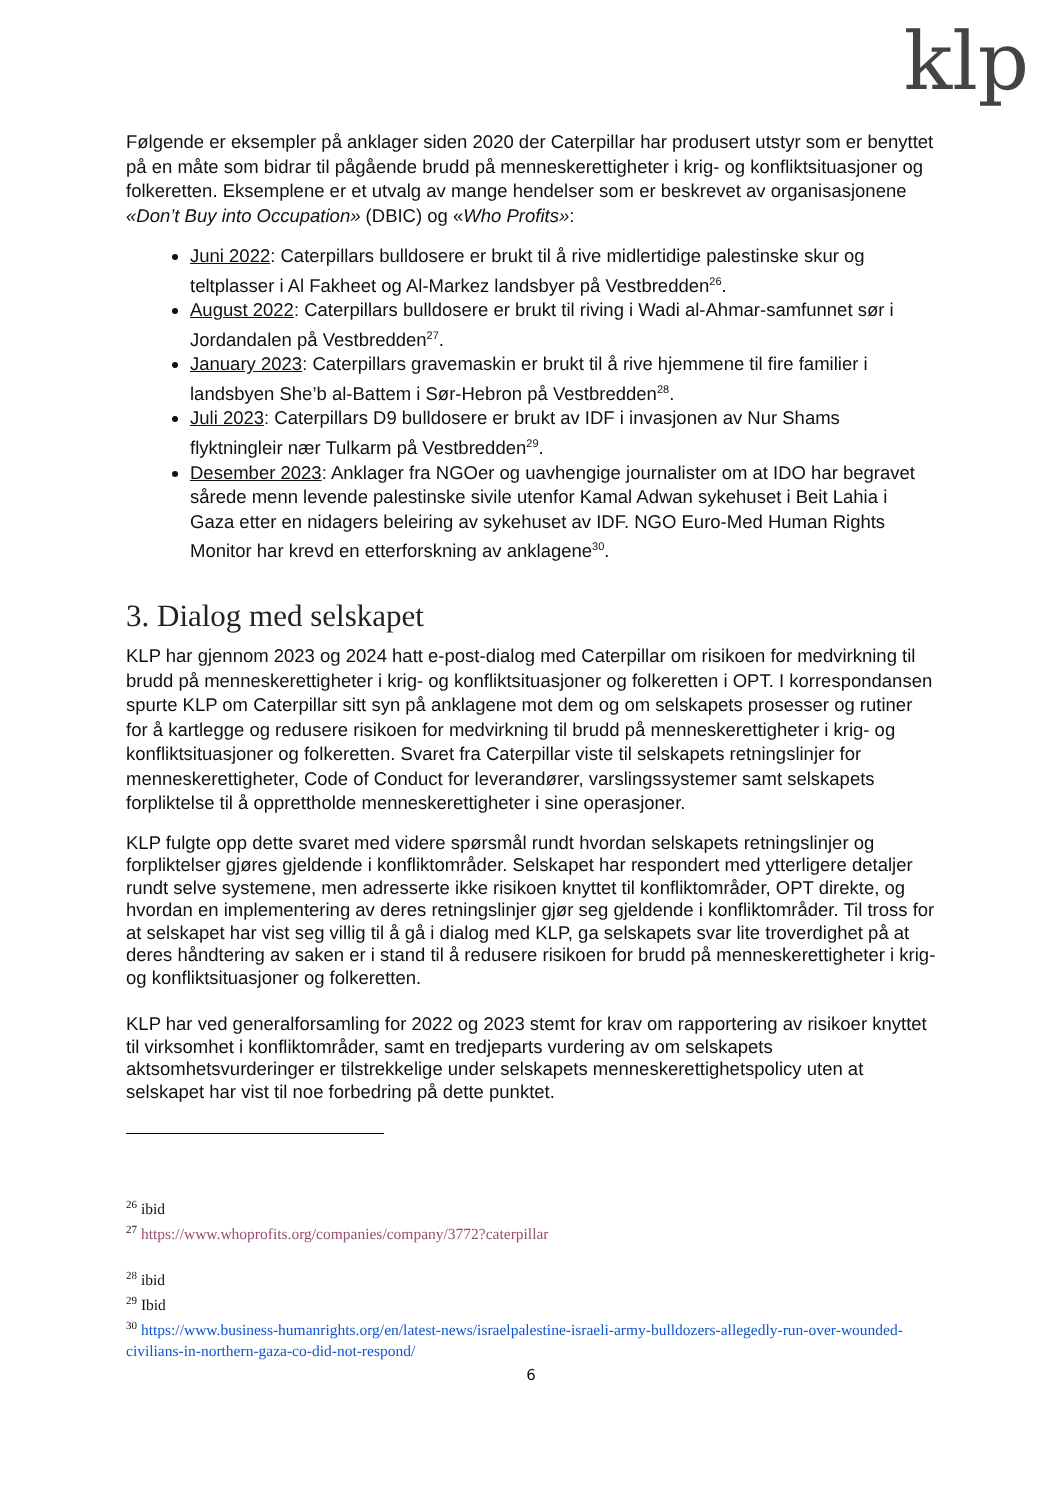klp
Følgende er eksempler på anklager siden 2020 der Caterpillar har produsert utstyr som er benyttet på en måte som bidrar til pågående brudd på menneskerettigheter i krig- og konfliktsituasjoner og folkeretten. Eksemplene er et utvalg av mange hendelser som er beskrevet av organisasjonene «Don’t Buy into Occupation» (DBIC) og «Who Profits»:
Juni 2022: Caterpillars bulldosere er brukt til å rive midlertidige palestinske skur og teltplasser i Al Fakheet og Al-Markez landsbyer på Vestbredden<sup>26</sup>.
August 2022: Caterpillars bulldosere er brukt til riving i Wadi al-Ahmar-samfunnet sør i Jordandalen på Vestbredden<sup>27</sup>.
January 2023: Caterpillars gravemaskin er brukt til å rive hjemmene til fire familier i landsbyen She’b al-Battem i Sør-Hebron på Vestbredden<sup>28</sup>.
Juli 2023: Caterpillars D9 bulldosere er brukt av IDF i invasjonen av Nur Shams flyktningleir nær Tulkarm på Vestbredden<sup>29</sup>.
Desember 2023: Anklager fra NGOer og uavhengige journalister om at IDO har begravet sårede menn levende palestinske sivile utenfor Kamal Adwan sykehuset i Beit Lahia i Gaza etter en nidagers beleiring av sykehuset av IDF. NGO Euro-Med Human Rights Monitor har krevd en etterforskning av anklagene<sup>30</sup>.
3. Dialog med selskapet
KLP har gjennom 2023 og 2024 hatt e-post-dialog med Caterpillar om risikoen for medvirkning til brudd på menneskerettigheter i krig- og konfliktsituasjoner og folkeretten i OPT. I korrespondansen spurte KLP om Caterpillar sitt syn på anklagene mot dem og om selskapets prosesser og rutiner for å kartlegge og redusere risikoen for medvirkning til brudd på menneskerettigheter i krig- og konfliktsituasjoner og folkeretten. Svaret fra Caterpillar viste til selskapets retningslinjer for menneskerettigheter, Code of Conduct for leverandører, varslingssystemer samt selskapets forpliktelse til å opprettholde menneskerettigheter i sine operasjoner.
KLP fulgte opp dette svaret med videre spørsmål rundt hvordan selskapets retningslinjer og forpliktelser gjøres gjeldende i konfliktområder. Selskapet har respondert med ytterligere detaljer rundt selve systemene, men adresserte ikke risikoen knyttet til konfliktområder, OPT direkte, og hvordan en implementering av deres retningslinjer gjør seg gjeldende i konfliktområder. Til tross for at selskapet har vist seg villig til å gå i dialog med KLP, ga selskapets svar lite troverdighet på at deres håndtering av saken er i stand til å redusere risikoen for brudd på menneskerettigheter i krig- og konfliktsituasjoner og folkeretten.
KLP har ved generalforsamling for 2022 og 2023 stemt for krav om rapportering av risikoer knyttet til virksomhet i konfliktområder, samt en tredjeparts vurdering av om selskapets aktsomhetsvurderinger er tilstrekkelige under selskapets menneskerettighetspolicy uten at selskapet har vist til noe forbedring på dette punktet.
<sup>26</sup> ibid
<sup>27</sup> https://www.whoprofits.org/companies/company/3772?caterpillar
<sup>28</sup> ibid
<sup>29</sup> Ibid
<sup>30</sup> https://www.business-humanrights.org/en/latest-news/israelpalestine-israeli-army-bulldozers-allegedly-run-over-wounded-civilians-in-northern-gaza-co-did-not-respond/
6